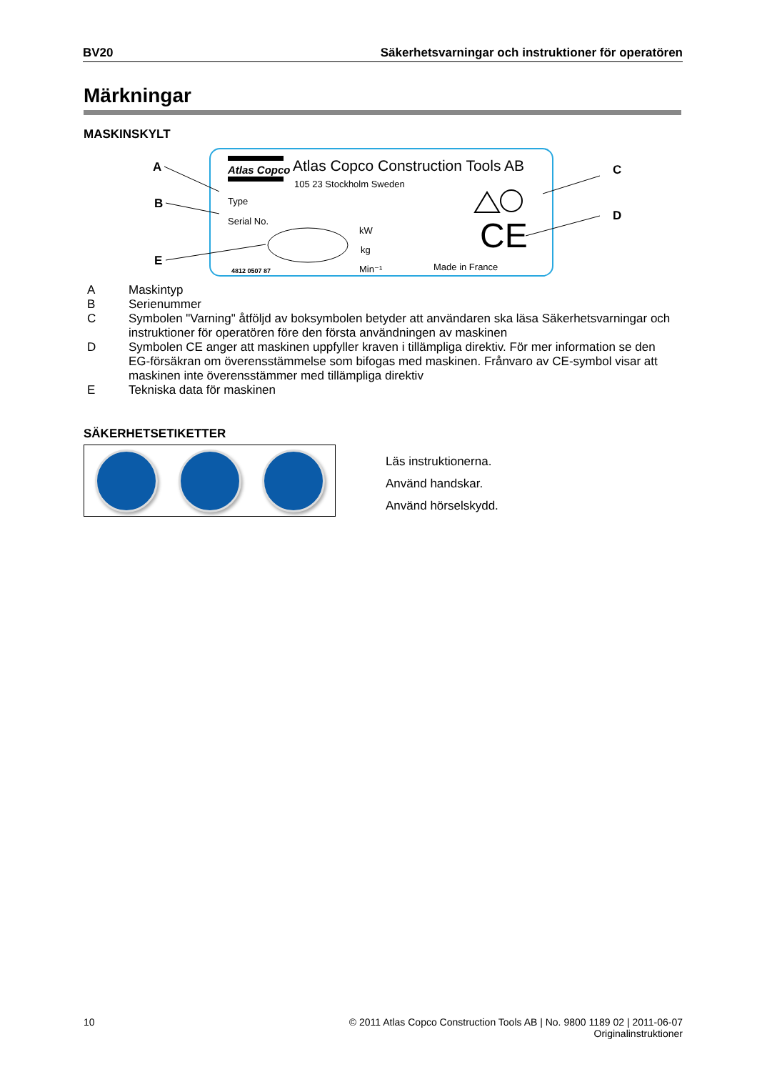BV20 Säkerhetsvarningar och instruktioner för operatören
Märkningar
MASKINSKYLT
Atlas Copco
Atlas Copco Construction Tools AB
105 23 Stockholm Sweden
Type
Serial No.
kW
kg
Min⁻¹
Made in France
4812 0507 87
CE
A
B
E
C
D
A Maskintyp
B Serienummer
C Symbolen "Varning" åtföljd av boksymbolen betyder att användaren ska läsa Säkerhetsvarningar och instruktioner för operatören före den första användningen av maskinen
D Symbolen CE anger att maskinen uppfyller kraven i tillämpliga direktiv. För mer information se den EG-försäkran om överensstämmelse som bifogas med maskinen. Frånvaro av CE-symbol visar att maskinen inte överensstämmer med tillämpliga direktiv
E Tekniska data för maskinen
SÄKERHETSETIKETTER
Läs instruktionerna.
Använd handskar.
Använd hörselskydd.
10 © 2011 Atlas Copco Construction Tools AB | No. 9800 1189 02 | 2011-06-07
Originalinstruktioner